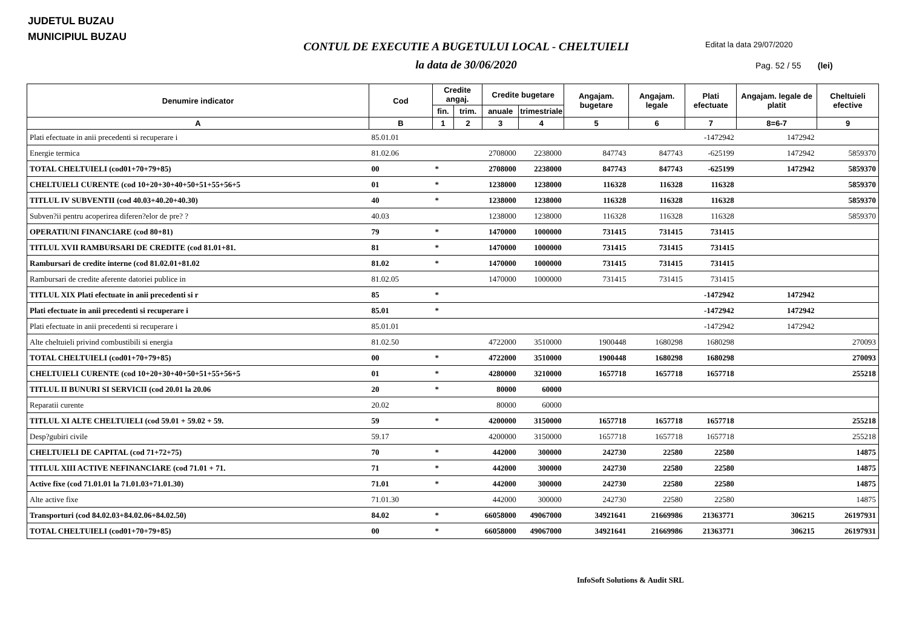JUDETUL BUZAU
MUNICIPIUL BUZAU
CONTUL DE EXECUTIE A BUGETULUI LOCAL - CHELTUIELI
la data de 30/06/2020
Editat la data 29/07/2020
Pag. 52 / 55 (lei)
| Denumire indicator | Cod | Credite angaj. | | Credite bugetare | | Angajam. bugetare | Angajam. legale | Plati efectuate | Angajam. legale de platit | Cheltuieli efective |
| --- | --- | --- | --- | --- | --- | --- | --- | --- | --- | --- |
| | | fin. | trim. | anuale | trimestriale | | | | | |
| A | B | 1 | 2 | 3 | 4 | 5 | 6 | 7 | 8=6-7 | 9 |
| Plati efectuate in anii precedenti si recuperare i | 85.01.01 | | | | | | | -1472942 | 1472942 | |
| Energie termica | 81.02.06 | | | 2708000 | 2238000 | 847743 | 847743 | -625199 | 1472942 | 5859370 |
| TOTAL CHELTUIELI (cod01+70+79+85) | 00 | * | | 2708000 | 2238000 | 847743 | 847743 | -625199 | 1472942 | 5859370 |
| CHELTUIELI CURENTE (cod 10+20+30+40+50+51+55+56+5 | 01 | * | | 1238000 | 1238000 | 116328 | 116328 | 116328 | | 5859370 |
| TITLUL IV SUBVENTII (cod 40.03+40.20+40.30) | 40 | * | | 1238000 | 1238000 | 116328 | 116328 | 116328 | | 5859370 |
| Subven?ii pentru acoperirea diferen?elor de pre? ? | 40.03 | | | 1238000 | 1238000 | 116328 | 116328 | 116328 | | 5859370 |
| OPERATIUNI FINANCIARE (cod 80+81) | 79 | * | | 1470000 | 1000000 | 731415 | 731415 | 731415 | | |
| TITLUL XVII RAMBURSARI DE CREDITE (cod 81.01+81. | 81 | * | | 1470000 | 1000000 | 731415 | 731415 | 731415 | | |
| Rambursari de credite interne (cod 81.02.01+81.02 | 81.02 | * | | 1470000 | 1000000 | 731415 | 731415 | 731415 | | |
| Rambursari de credite aferente datoriei publice in | 81.02.05 | | | 1470000 | 1000000 | 731415 | 731415 | 731415 | | |
| TITLUL XIX Plati efectuate in anii precedenti si r | 85 | * | | | | | | -1472942 | 1472942 | |
| Plati efectuate in anii precedenti si recuperare i | 85.01 | * | | | | | | -1472942 | 1472942 | |
| Plati efectuate in anii precedenti si recuperare i | 85.01.01 | | | | | | | -1472942 | 1472942 | |
| Alte cheltuieli privind combustibili si energia | 81.02.50 | | | 4722000 | 3510000 | 1900448 | 1680298 | 1680298 | | 270093 |
| TOTAL CHELTUIELI (cod01+70+79+85) | 00 | * | | 4722000 | 3510000 | 1900448 | 1680298 | 1680298 | | 270093 |
| CHELTUIELI CURENTE (cod 10+20+30+40+50+51+55+56+5 | 01 | * | | 4280000 | 3210000 | 1657718 | 1657718 | 1657718 | | 255218 |
| TITLUL II BUNURI SI SERVICII (cod 20.01 la 20.06 | 20 | * | | 80000 | 60000 | | | | | |
| Reparatii curente | 20.02 | | | 80000 | 60000 | | | | | |
| TITLUL XI ALTE CHELTUIELI (cod 59.01 + 59.02 + 59. | 59 | * | | 4200000 | 3150000 | 1657718 | 1657718 | 1657718 | | 255218 |
| Desp?gubiri civile | 59.17 | | | 4200000 | 3150000 | 1657718 | 1657718 | 1657718 | | 255218 |
| CHELTUIELI DE CAPITAL (cod 71+72+75) | 70 | * | | 442000 | 300000 | 242730 | 22580 | 22580 | | 14875 |
| TITLUL XIII ACTIVE NEFINANCIARE (cod 71.01 + 71. | 71 | * | | 442000 | 300000 | 242730 | 22580 | 22580 | | 14875 |
| Active fixe (cod 71.01.01 la 71.01.03+71.01.30) | 71.01 | * | | 442000 | 300000 | 242730 | 22580 | 22580 | | 14875 |
| Alte active fixe | 71.01.30 | | | 442000 | 300000 | 242730 | 22580 | 22580 | | 14875 |
| Transporturi (cod 84.02.03+84.02.06+84.02.50) | 84.02 | * | | 66058000 | 49067000 | 34921641 | 21669986 | 21363771 | 306215 | 26197931 |
| TOTAL CHELTUIELI (cod01+70+79+85) | 00 | * | | 66058000 | 49067000 | 34921641 | 21669986 | 21363771 | 306215 | 26197931 |
InfoSoft Solutions & Audit SRL